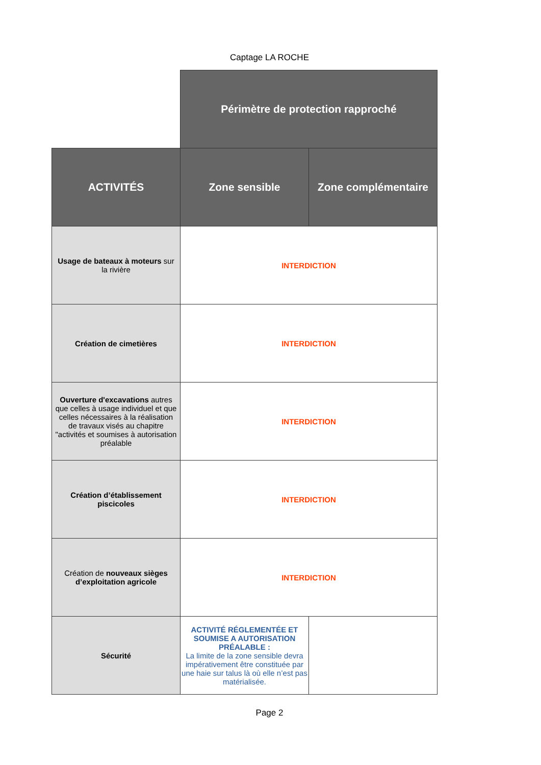Captage LA ROCHE
| | Périmètre de protection rapproché | |
| ACTIVITÉS | Zone sensible | Zone complémentaire |
| Usage de bateaux à moteurs sur la rivière | INTERDICTION | |
| Création de cimetières | INTERDICTION | |
| Ouverture d'excavations autres que celles à usage individuel et que celles nécessaires à la réalisation de travaux visés au chapitre "activités et soumises à autorisation préalable | INTERDICTION | |
| Création d’établissement piscicoles | INTERDICTION | |
| Création de nouveaux sièges d’exploitation agricole | INTERDICTION | |
| Sécurité | ACTIVITÉ RÉGLEMENTÉE ET SOUMISE A AUTORISATION PRÉALABLE : La limite de la zone sensible devra impérativement être constituée par une haie sur talus là où elle n’est pas matérialisée. | |
Page 2